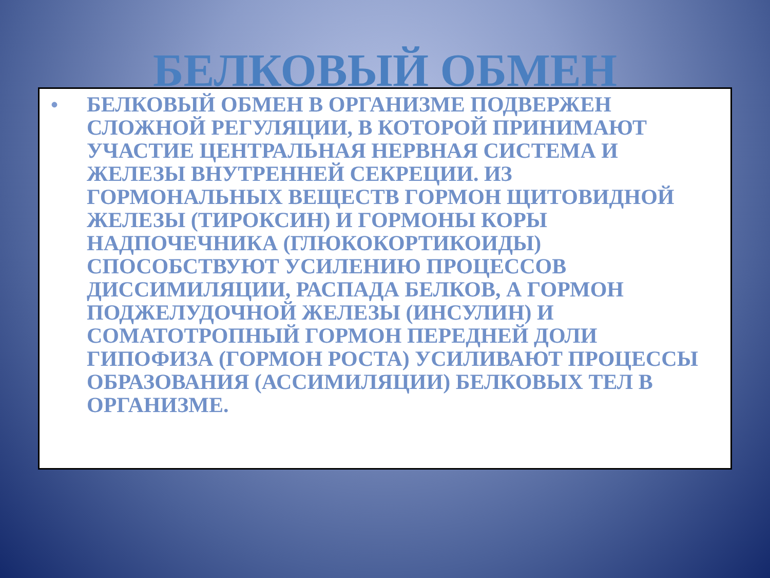БЕЛКОВЫЙ ОБМЕН
• БЕЛКОВЫЙ ОБМЕН В ОРГАНИЗМЕ ПОДВЕРЖЕН СЛОЖНОЙ РЕГУЛЯЦИИ, В КОТОРОЙ ПРИНИМАЮТ УЧАСТИЕ ЦЕНТРАЛЬНАЯ НЕРВНАЯ СИСТЕМА И ЖЕЛЕЗЫ ВНУТРЕННЕЙ СЕКРЕЦИИ. ИЗ ГОРМОНАЛЬНЫХ ВЕЩЕСТВ ГОРМОН ЩИТОВИДНОЙ ЖЕЛЕЗЫ (ТИРОКСИН) И ГОРМОНЫ КОРЫ НАДПОЧЕЧНИКА (ГЛЮКОКОРТИКОИДЫ) СПОСОБСТВУЮТ УСИЛЕНИЮ ПРОЦЕССОВ ДИССИМИЛЯЦИИ, РАСПАДА БЕЛКОВ, А ГОРМОН ПОДЖЕЛУДОЧНОЙ ЖЕЛЕЗЫ (ИНСУЛИН) И СОМАТОТРОПНЫЙ ГОРМОН ПЕРЕДНЕЙ ДОЛИ ГИПОФИЗА (ГОРМОН РОСТА) УСИЛИВАЮТ ПРОЦЕССЫ ОБРАЗОВАНИЯ (АССИМИЛЯЦИИ) БЕЛКОВЫХ ТЕЛ В ОРГАНИЗМЕ.